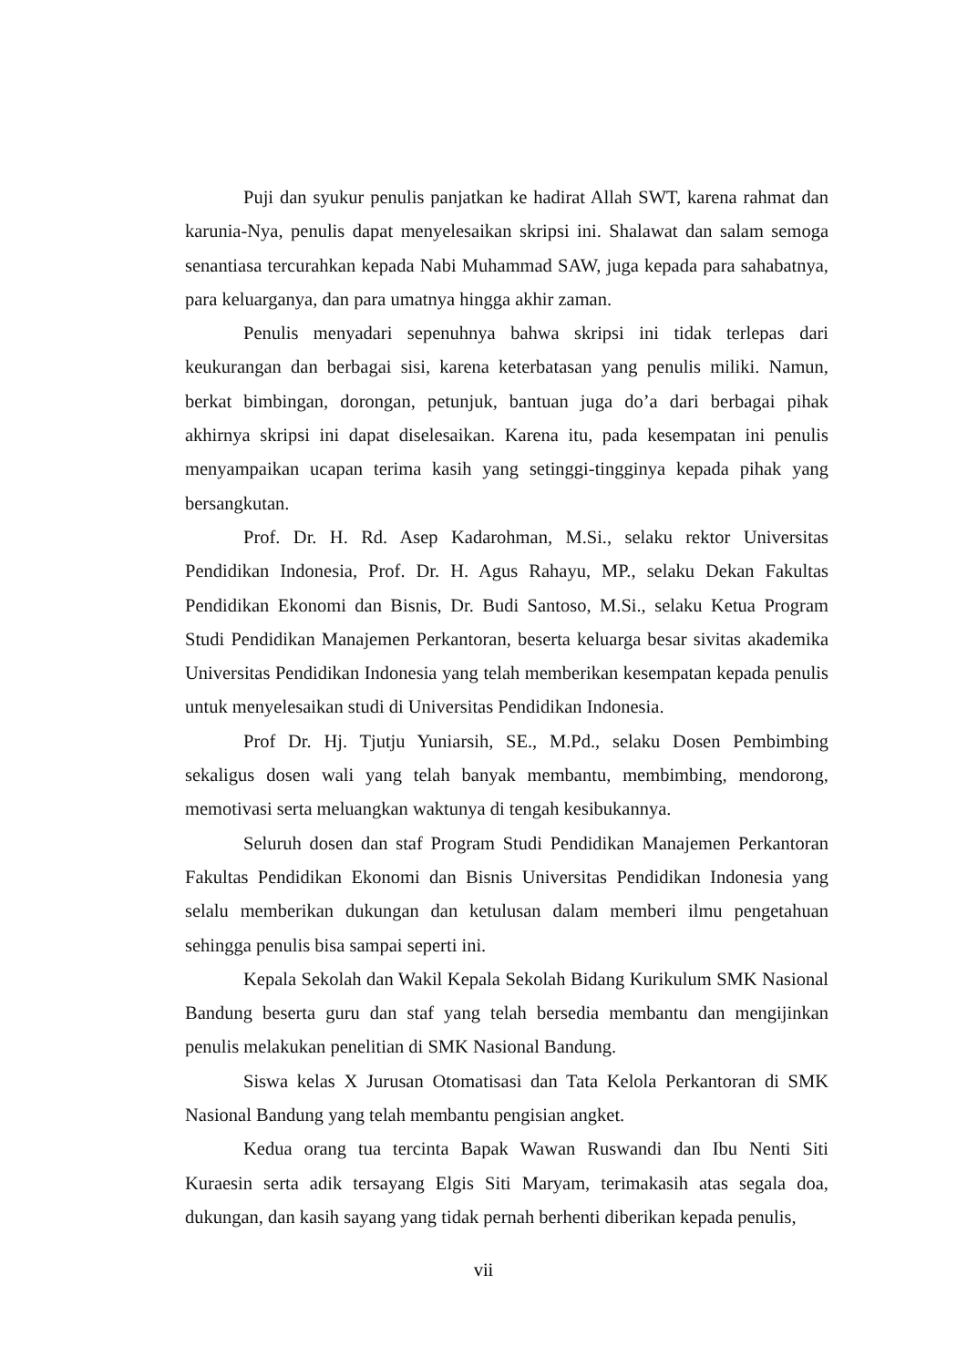Puji dan syukur penulis panjatkan ke hadirat Allah SWT, karena rahmat dan karunia-Nya, penulis dapat menyelesaikan skripsi ini. Shalawat dan salam semoga senantiasa tercurahkan kepada Nabi Muhammad SAW, juga kepada para sahabatnya, para keluarganya, dan para umatnya hingga akhir zaman.
Penulis menyadari sepenuhnya bahwa skripsi ini tidak terlepas dari keukurangan dan berbagai sisi, karena keterbatasan yang penulis miliki. Namun, berkat bimbingan, dorongan, petunjuk, bantuan juga do’a dari berbagai pihak akhirnya skripsi ini dapat diselesaikan. Karena itu, pada kesempatan ini penulis menyampaikan ucapan terima kasih yang setinggi-tingginya kepada pihak yang bersangkutan.
Prof. Dr. H. Rd. Asep Kadarohman, M.Si., selaku rektor Universitas Pendidikan Indonesia, Prof. Dr. H. Agus Rahayu, MP., selaku Dekan Fakultas Pendidikan Ekonomi dan Bisnis, Dr. Budi Santoso, M.Si., selaku Ketua Program Studi Pendidikan Manajemen Perkantoran, beserta keluarga besar sivitas akademika Universitas Pendidikan Indonesia yang telah memberikan kesempatan kepada penulis untuk menyelesaikan studi di Universitas Pendidikan Indonesia.
Prof Dr. Hj. Tjutju Yuniarsih, SE., M.Pd., selaku Dosen Pembimbing sekaligus dosen wali yang telah banyak membantu, membimbing, mendorong, memotivasi serta meluangkan waktunya di tengah kesibukannya.
Seluruh dosen dan staf Program Studi Pendidikan Manajemen Perkantoran Fakultas Pendidikan Ekonomi dan Bisnis Universitas Pendidikan Indonesia yang selalu memberikan dukungan dan ketulusan dalam memberi ilmu pengetahuan sehingga penulis bisa sampai seperti ini.
Kepala Sekolah dan Wakil Kepala Sekolah Bidang Kurikulum SMK Nasional Bandung beserta guru dan staf yang telah bersedia membantu dan mengijinkan penulis melakukan penelitian di SMK Nasional Bandung.
Siswa kelas X Jurusan Otomatisasi dan Tata Kelola Perkantoran di SMK Nasional Bandung yang telah membantu pengisian angket.
Kedua orang tua tercinta Bapak Wawan Ruswandi dan Ibu Nenti Siti Kuraesin serta adik tersayang Elgis Siti Maryam, terimakasih atas segala doa, dukungan, dan kasih sayang yang tidak pernah berhenti diberikan kepada penulis,
vii